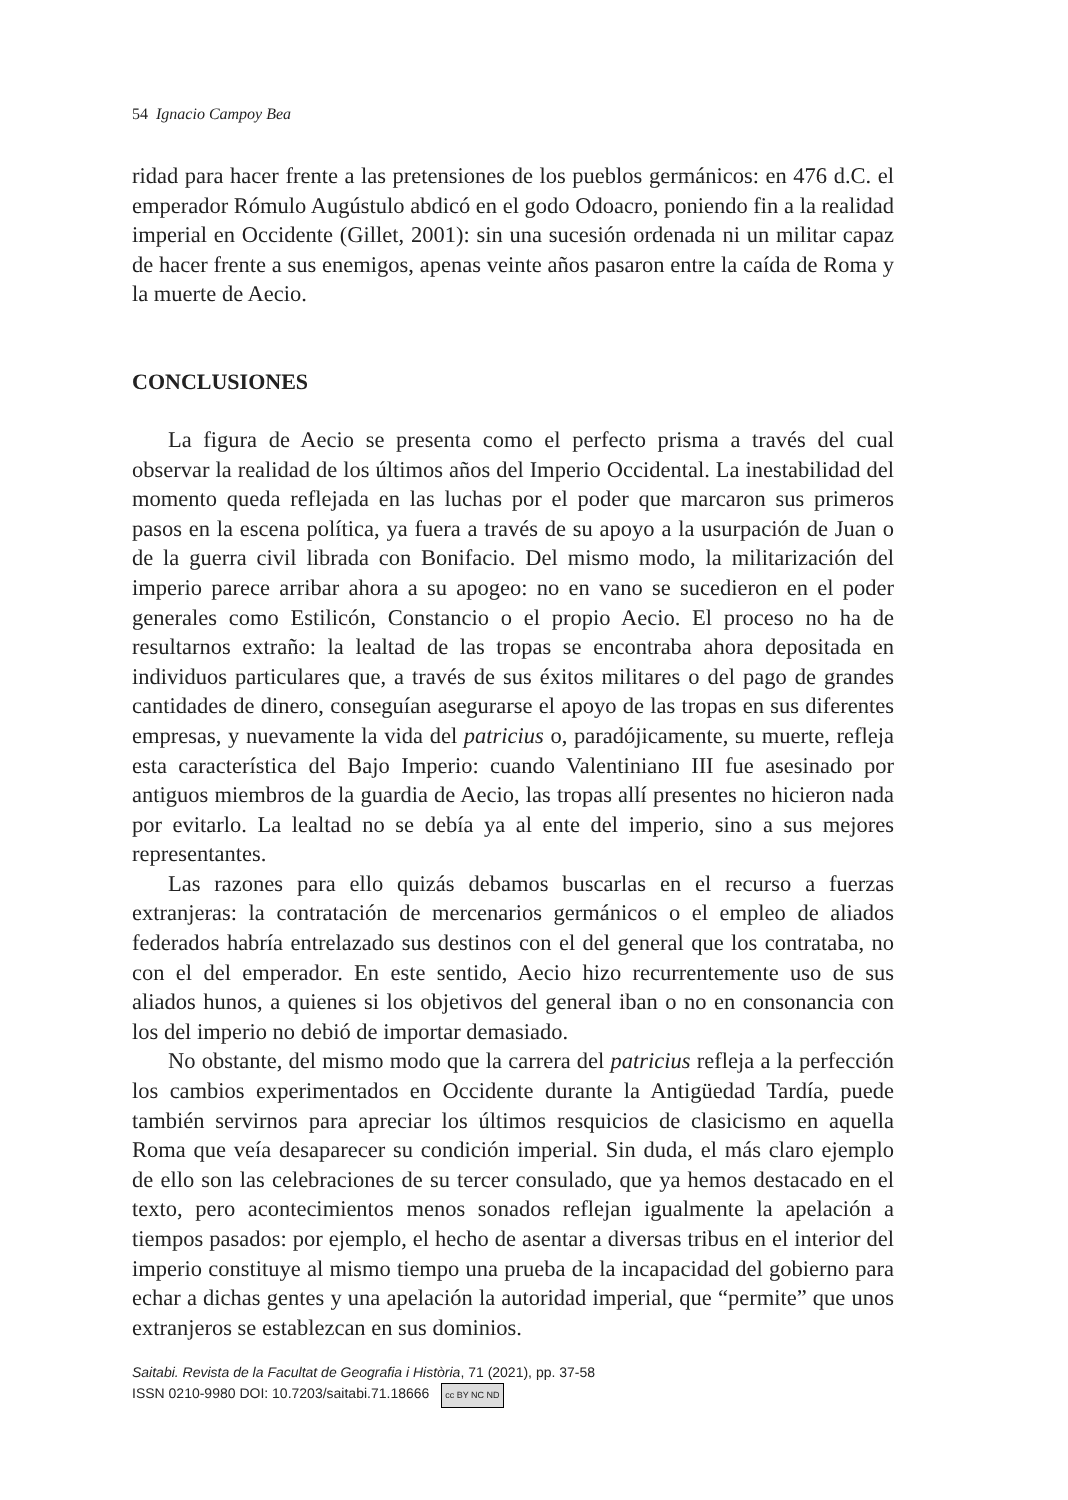54 Ignacio Campoy Bea
ridad para hacer frente a las pretensiones de los pueblos germánicos: en 476 d.C. el emperador Rómulo Augústulo abdicó en el godo Odoacro, poniendo fin a la realidad imperial en Occidente (Gillet, 2001): sin una sucesión ordenada ni un militar capaz de hacer frente a sus enemigos, apenas veinte años pasaron entre la caída de Roma y la muerte de Aecio.
CONCLUSIONES
La figura de Aecio se presenta como el perfecto prisma a través del cual observar la realidad de los últimos años del Imperio Occidental. La inestabilidad del momento queda reflejada en las luchas por el poder que marcaron sus primeros pasos en la escena política, ya fuera a través de su apoyo a la usurpación de Juan o de la guerra civil librada con Bonifacio. Del mismo modo, la militarización del imperio parece arribar ahora a su apogeo: no en vano se sucedieron en el poder generales como Estilicón, Constancio o el propio Aecio. El proceso no ha de resultarnos extraño: la lealtad de las tropas se encontraba ahora depositada en individuos particulares que, a través de sus éxitos militares o del pago de grandes cantidades de dinero, conseguían asegurarse el apoyo de las tropas en sus diferentes empresas, y nuevamente la vida del patricius o, paradójicamente, su muerte, refleja esta característica del Bajo Imperio: cuando Valentiniano III fue asesinado por antiguos miembros de la guardia de Aecio, las tropas allí presentes no hicieron nada por evitarlo. La lealtad no se debía ya al ente del imperio, sino a sus mejores representantes.
Las razones para ello quizás debamos buscarlas en el recurso a fuerzas extranjeras: la contratación de mercenarios germánicos o el empleo de aliados federados habría entrelazado sus destinos con el del general que los contrataba, no con el del emperador. En este sentido, Aecio hizo recurrentemente uso de sus aliados hunos, a quienes si los objetivos del general iban o no en consonancia con los del imperio no debió de importar demasiado.
No obstante, del mismo modo que la carrera del patricius refleja a la perfección los cambios experimentados en Occidente durante la Antigüedad Tardía, puede también servirnos para apreciar los últimos resquicios de clasicismo en aquella Roma que veía desaparecer su condición imperial. Sin duda, el más claro ejemplo de ello son las celebraciones de su tercer consulado, que ya hemos destacado en el texto, pero acontecimientos menos sonados reflejan igualmente la apelación a tiempos pasados: por ejemplo, el hecho de asentar a diversas tribus en el interior del imperio constituye al mismo tiempo una prueba de la incapacidad del gobierno para echar a dichas gentes y una apelación la autoridad imperial, que “permite” que unos extranjeros se establezcan en sus dominios.
Saitabi. Revista de la Facultat de Geografia i Història, 71 (2021), pp. 37-58
ISSN 0210-9980 DOI: 10.7203/saitabi.71.18666 cc BY NC ND